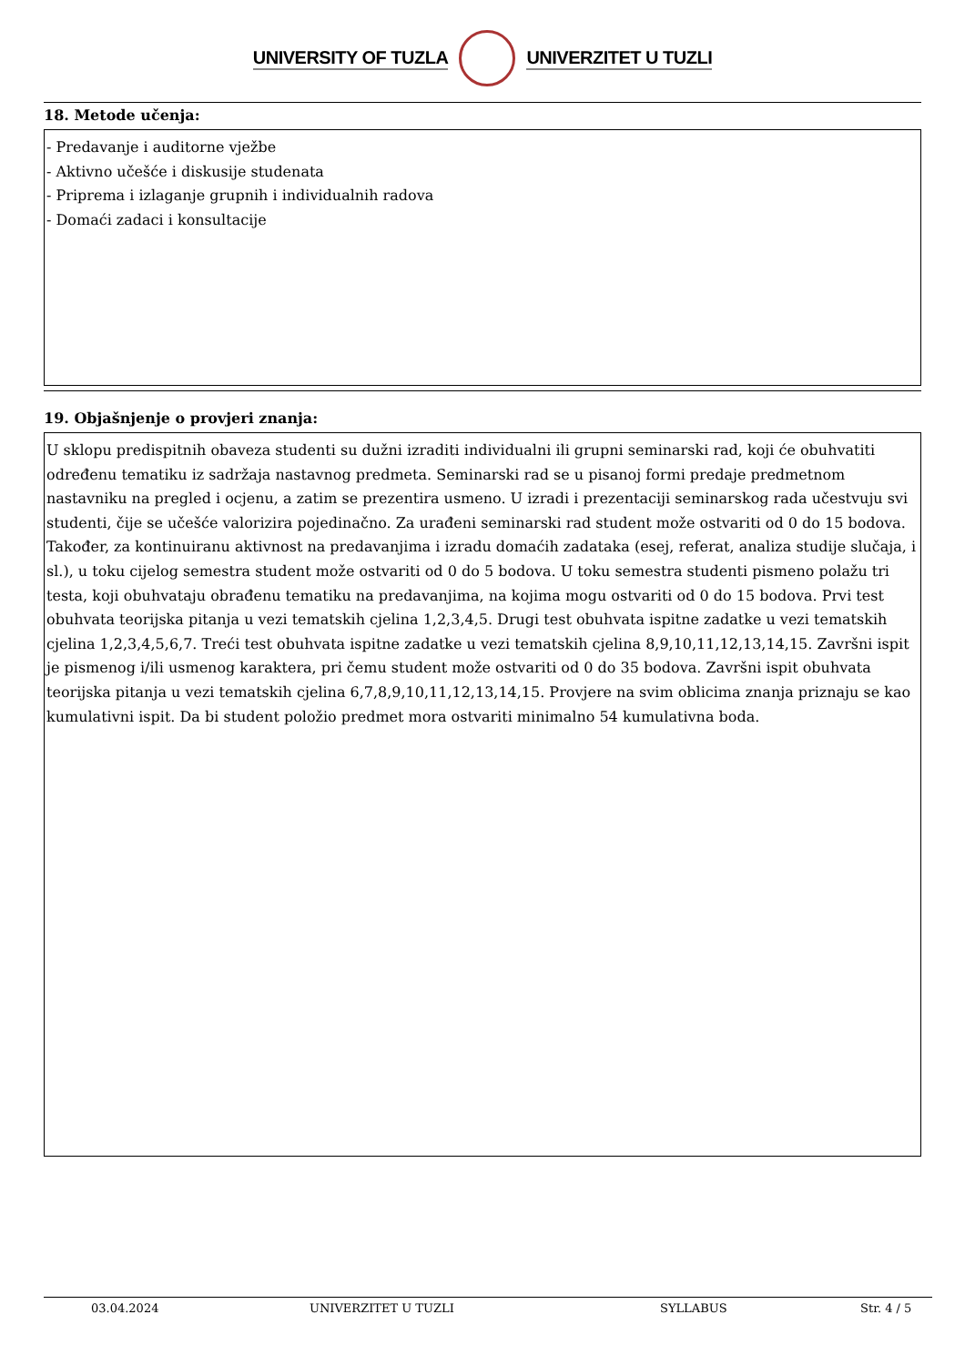UNIVERSITY OF TUZLA UNIVERZITET U TUZLI
18. Metode učenja:
- Predavanje i auditorne vježbe
- Aktivno učešće i diskusije studenata
- Priprema i izlaganje grupnih i individualnih radova
- Domaći zadaci i konsultacije
19. Objašnjenje o provjeri znanja:
U sklopu predispitnih obaveza studenti su dužni izraditi individualni ili grupni seminarski rad, koji će obuhvatiti određenu tematiku iz sadržaja nastavnog predmeta. Seminarski rad se u pisanoj formi predaje predmetnom nastavniku na pregled i ocjenu, a zatim se prezentira usmeno. U izradi i prezentaciji seminarskog rada učestvuju svi studenti, čije se učešće valorizira pojedinačno. Za urađeni seminarski rad student može ostvariti od 0 do 15 bodova. Također, za kontinuiranu aktivnost na predavanjima i izradu domaćih zadataka (esej, referat, analiza studije slučaja, i sl.), u toku cijelog semestra student može ostvariti od 0 do 5 bodova. U toku semestra studenti pismeno polažu tri testa, koji obuhvataju obrađenu tematiku na predavanjima, na kojima mogu ostvariti od 0 do 15 bodova. Prvi test obuhvata teorijska pitanja u vezi tematskih cjelina 1,2,3,4,5. Drugi test obuhvata ispitne zadatke u vezi tematskih cjelina 1,2,3,4,5,6,7. Treći test obuhvata ispitne zadatke u vezi tematskih cjelina 8,9,10,11,12,13,14,15. Završni ispit je pismenog i/ili usmenog karaktera, pri čemu student može ostvariti od 0 do 35 bodova. Završni ispit obuhvata teorijska pitanja u vezi tematskih cjelina 6,7,8,9,10,11,12,13,14,15. Provjere na svim oblicima znanja priznaju se kao kumulativni ispit. Da bi student položio predmet mora ostvariti minimalno 54 kumulativna boda.
03.04.2024 UNIVERZITET U TUZLI SYLLABUS Str. 4 / 5